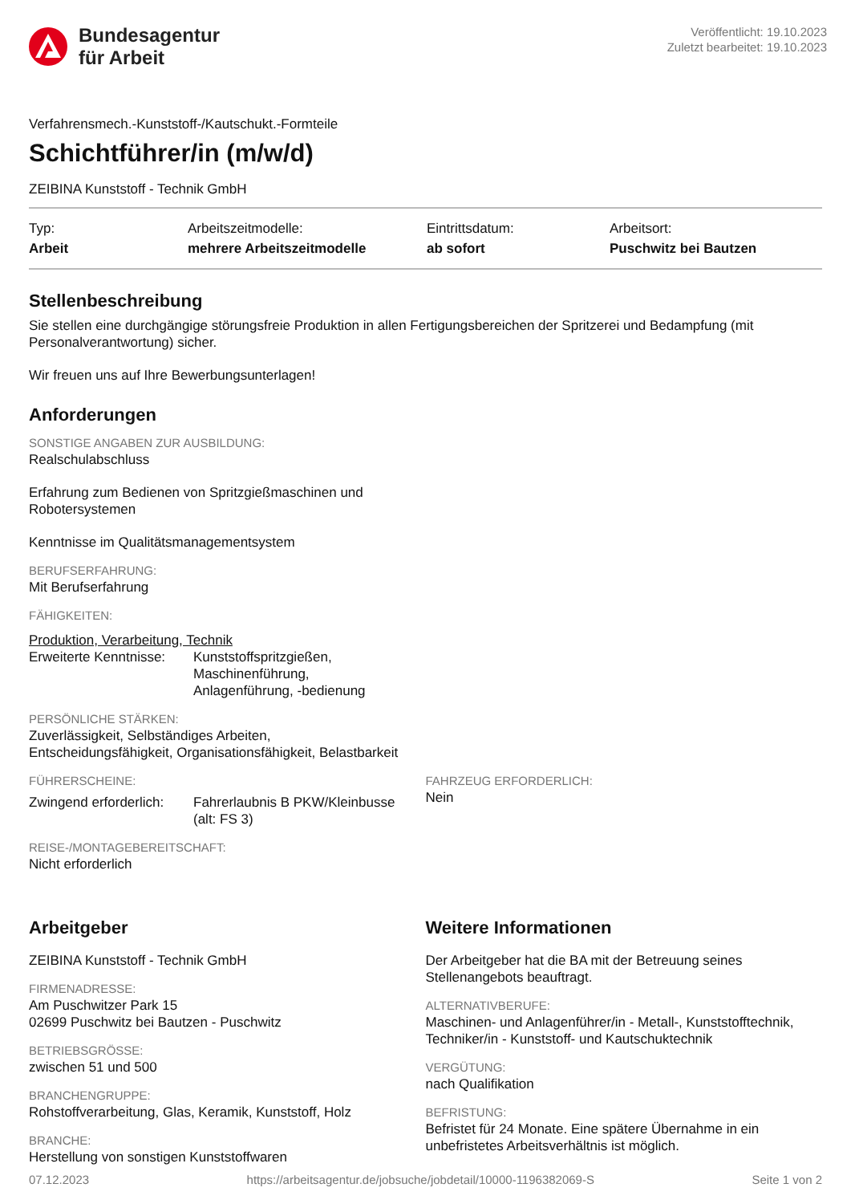Bundesagentur
für Arbeit
Veröffentlicht: 19.10.2023
Zuletzt bearbeitet: 19.10.2023
Verfahrensmech.-Kunststoff-/Kautschukt.-Formteile
Schichtführer/in (m/w/d)
ZEIBINA Kunststoff - Technik GmbH
Typ:
Arbeit
Arbeitszeitmodelle:
mehrere Arbeitszeitmodelle
Eintrittsdatum:
ab sofort
Arbeitsort:
Puschwitz bei Bautzen
Stellenbeschreibung
Sie stellen eine durchgängige störungsfreie Produktion in allen Fertigungsbereichen der Spritzerei und Bedampfung (mit Personalverantwortung) sicher.
Wir freuen uns auf Ihre Bewerbungsunterlagen!
Anforderungen
SONSTIGE ANGABEN ZUR AUSBILDUNG:
Realschulabschluss
Erfahrung zum Bedienen von Spritzgießmaschinen und
Robotersystemen
Kenntnisse im Qualitätsmanagementsystem
BERUFSERFAHRUNG:
Mit Berufserfahrung
FÄHIGKEITEN:
Produktion, Verarbeitung, Technik
Erweiterte Kenntnisse:
Kunststoffspritzgießen,
Maschinenführung,
Anlagenführung, -bedienung
PERSÖNLICHE STÄRKEN:
Zuverlässigkeit, Selbständiges Arbeiten,
Entscheidungsfähigkeit, Organisationsfähigkeit, Belastbarkeit
FÜHRERSCHEINE:
Zwingend erforderlich:
Fahrerlaubnis B PKW/Kleinbusse
(alt: FS 3)
FAHRZEUG ERFORDERLICH:
Nein
REISE-/MONTAGEBEREITSCHAFT:
Nicht erforderlich
Arbeitgeber
ZEIBINA Kunststoff - Technik GmbH
FIRMENADRESSE:
Am Puschwitzer Park 15
02699 Puschwitz bei Bautzen - Puschwitz
BETRIEBSGRÖSSE:
zwischen 51 und 500
BRANCHENGRUPPE:
Rohstoffverarbeitung, Glas, Keramik, Kunststoff, Holz
BRANCHE:
Herstellung von sonstigen Kunststoffwaren
Weitere Informationen
Der Arbeitgeber hat die BA mit der Betreuung seines Stellenangebots beauftragt.
ALTERNATIVBERUFE:
Maschinen- und Anlagenführer/in - Metall-, Kunststofftechnik, Techniker/in - Kunststoff- und Kautschuktechnik
VERGÜTUNG:
nach Qualifikation
BEFRISTUNG:
Befristet für 24 Monate. Eine spätere Übernahme in ein unbefristetes Arbeitsverhältnis ist möglich.
07.12.2023 https://arbeitsagentur.de/jobsuche/jobdetail/10000-1196382069-S Seite 1 von 2